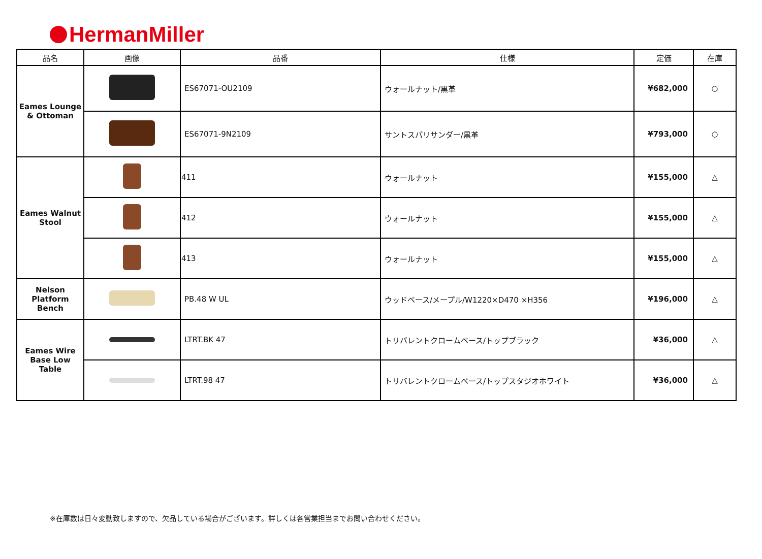HermanMiller
| 品名 | 画像 | 品番 | 仕様 | 定価 | 在庫 |
| --- | --- | --- | --- | --- | --- |
| Eames Lounge & Ottoman | | ES67071-OU2109 | ウォールナット/黒革 | ¥682,000 | ○ |
| | | ES67071-9N2109 | サントスパリサンダー/黒革 | ¥793,000 | ○ |
| Eames Walnut Stool | | 411 | ウォールナット | ¥155,000 | △ |
| | | 412 | ウォールナット | ¥155,000 | △ |
| | | 413 | ウォールナット | ¥155,000 | △ |
| Nelson Platform Bench | | PB.48 W UL | ウッドベース/メープル/W1220×D470 ×H356 | ¥196,000 | △ |
| Eames Wire Base Low Table | | LTRT.BK 47 | トリバレントクロームベース/トップブラック | ¥36,000 | △ |
| | | LTRT.98 47 | トリバレントクロームベース/トップスタジオホワイト | ¥36,000 | △ |
※在庫数は日々変動致しますので、欠品している場合がございます。詳しくは各営業担当までお問い合わせください。